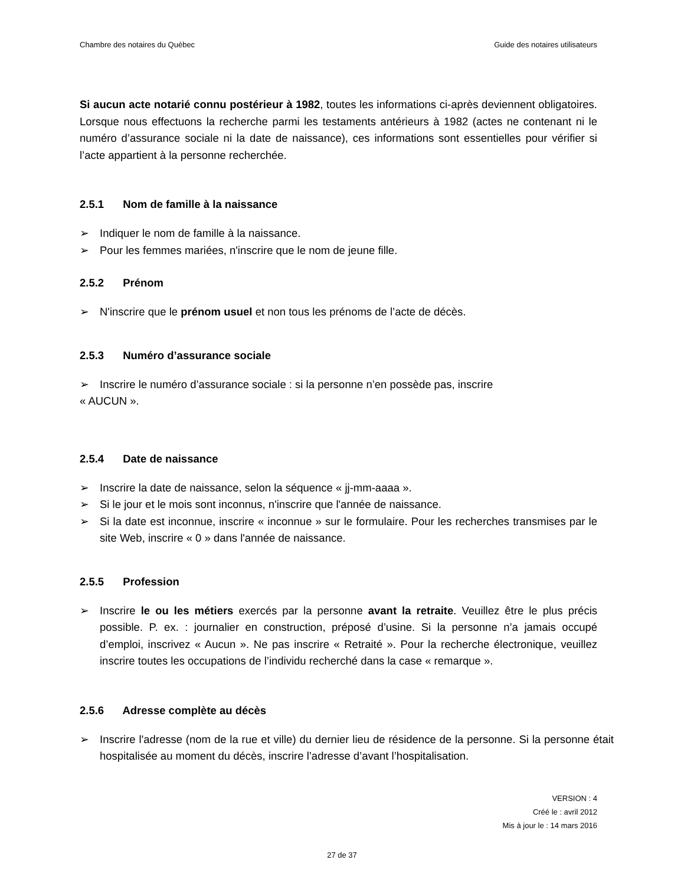Chambre des notaires du Québec Guide des notaires utilisateurs
Si aucun acte notarié connu postérieur à 1982, toutes les informations ci-après deviennent obligatoires. Lorsque nous effectuons la recherche parmi les testaments antérieurs à 1982 (actes ne contenant ni le numéro d’assurance sociale ni la date de naissance), ces informations sont essentielles pour vérifier si l’acte appartient à la personne recherchée.
2.5.1 Nom de famille à la naissance
➢ Indiquer le nom de famille à la naissance.
➢ Pour les femmes mariées, n'inscrire que le nom de jeune fille.
2.5.2 Prénom
➢ N'inscrire que le prénom usuel et non tous les prénoms de l’acte de décès.
2.5.3 Numéro d’assurance sociale
➢ Inscrire le numéro d’assurance sociale : si la personne n’en possède pas, inscrire
« AUCUN ».
2.5.4 Date de naissance
➢ Inscrire la date de naissance, selon la séquence « jj-mm-aaaa ».
➢ Si le jour et le mois sont inconnus, n'inscrire que l'année de naissance.
➢ Si la date est inconnue, inscrire « inconnue » sur le formulaire. Pour les recherches transmises par le site Web, inscrire « 0 » dans l'année de naissance.
2.5.5 Profession
➢ Inscrire le ou les métiers exercés par la personne avant la retraite. Veuillez être le plus précis possible. P. ex. : journalier en construction, préposé d’usine. Si la personne n’a jamais occupé d’emploi, inscrivez « Aucun ». Ne pas inscrire « Retraité ». Pour la recherche électronique, veuillez inscrire toutes les occupations de l’individu recherché dans la case « remarque ».
2.5.6 Adresse complète au décès
➢ Inscrire l'adresse (nom de la rue et ville) du dernier lieu de résidence de la personne. Si la personne était hospitalisée au moment du décès, inscrire l’adresse d’avant l’hospitalisation.
VERSION : 4
Créé le : avril 2012
Mis à jour le : 14 mars 2016
27 de 37